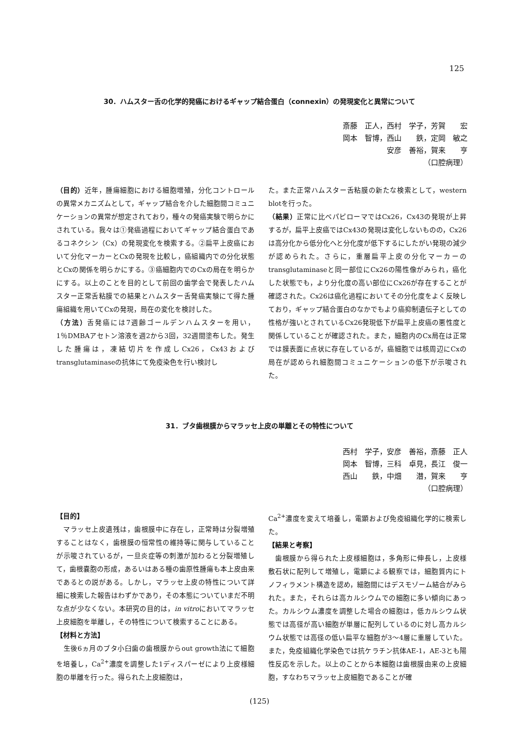125
30．ハムスター舌の化学的発癌におけるギャップ結合蛋白（connexin）の発現変化と異常について
斎藤　正人，西村　学子，芳賀　　宏
岡本　智博，西山　　鉄，定岡　敏之
安彦　善裕，賀来　　亨
（口腔病理）
（目的）近年，腫瘍細胞における細胞増殖，分化コントロールの異常メカニズムとして，ギャップ結合を介した細胞間コミュニケーションの異常が想定されており，種々の発癌実験で明らかにされている。我々は①発癌過程においてギャップ結合蛋白であるコネクシン（Cx）の発現変化を検索する。②扁平上皮癌において分化マーカーとCxの発現を比較し，癌組織内での分化状態とCxの関係を明らかにする。③癌細胞内でのCxの局在を明らかにする。以上のことを目的として前回の歯学会で発表したハムスター正常舌粘膜での結果とハムスター舌発癌実験にて得た腫瘍組織を用いてCxの発現，局在の変化を検討した。
（方法）舌発癌には7週齢ゴールデンハムスターを用い，1％DMBAアセトン溶液を週2から3回，32週間塗布した。発生した腫瘍は，凍結切片を作成しCx26，Cx43およびtransglutaminaseの抗体にて免疫染色を行い検討し
た。また正常ハムスター舌粘膜の新たな検索として，western blotを行った。
（結果）正常に比べパピローマではCx26，Cx43の発現が上昇するが，扁平上皮癌ではCx43の発現は変化しないものの，Cx26は高分化から低分化へと分化度が低下するにしたがい発現の減少が認められた。さらに，重層扁平上皮の分化マーカーのtransglutaminaseと同一部位にCx26の陽性像がみられ，癌化した状態でも，より分化度の高い部位にCx26が存在することが確認された。Cx26は癌化過程においてその分化度をよく反映しており，ギャップ結合蛋白のなかでもより癌抑制遺伝子としての性格が強いとされているCx26発現低下が扁平上皮癌の悪性度と関係していることが確認された。また，細胞内のCx局在は正常では膜表面に点状に存在しているが，癌細胞では核周辺にCxの局在が認められ細胞間コミュニケーションの低下が示唆された。
31．ブタ歯根膜からマラッセ上皮の単離とその特性について
西村　学子，安彦　善裕，斎藤　正人
岡本　智博，三科　卓見，長江　俊一
西山　　鉄，中畑　　潜，賀来　　亨
（口腔病理）
【目的】
　マラッセ上皮遺残は，歯根膜中に存在し，正常時は分裂増殖することはなく，歯根膜の恒常性の維持等に関与していることが示唆されているが，一旦炎症等の刺激が加わると分裂増殖して，歯根嚢胞の形成，あるいはある種の歯原性腫瘍も本上皮由来であるとの説がある。しかし，マラッセ上皮の特性について詳細に検索した報告はわずかであり，その本態についていまだ不明な点が少なくない。本研究の目的は，in vitroにおいてマラッセ上皮細胞を単離し，その特性について検索することにある。
【材料と方法】
　生後6ヵ月のブタ小臼歯の歯根膜からout growth法にて細胞を培養し，Ca<sup>2+</sup>濃度を調整した1ディスパーゼにより上皮様細胞の単離を行った。得られた上皮細胞は，
Ca<sup>2+</sup>濃度を変えて培養し，電顕および免疫組織化学的に検索した。
【結果と考察】
　歯根膜から得られた上皮様細胞は，多角形に伸長し，上皮様敷石状に配列して増殖し，電顕による観察では，細胞質内にトノフィラメント構造を認め，細胞間にはデスモゾーム結合がみられた。また，それらは高カルシウムでの細胞に多い傾向にあった。カルシウム濃度を調整した場合の細胞は，低カルシウム状態では高径が高い細胞が単層に配列しているのに対し高カルシウム状態では高径の低い扁平な細胞が3～4層に重層していた。また，免疫組織化学染色では抗ケラチン抗体AE-1，AE-3とも陽性反応を示した。以上のことから本細胞は歯根膜由来の上皮細胞，すなわちマラッセ上皮細胞であることが確
(125)